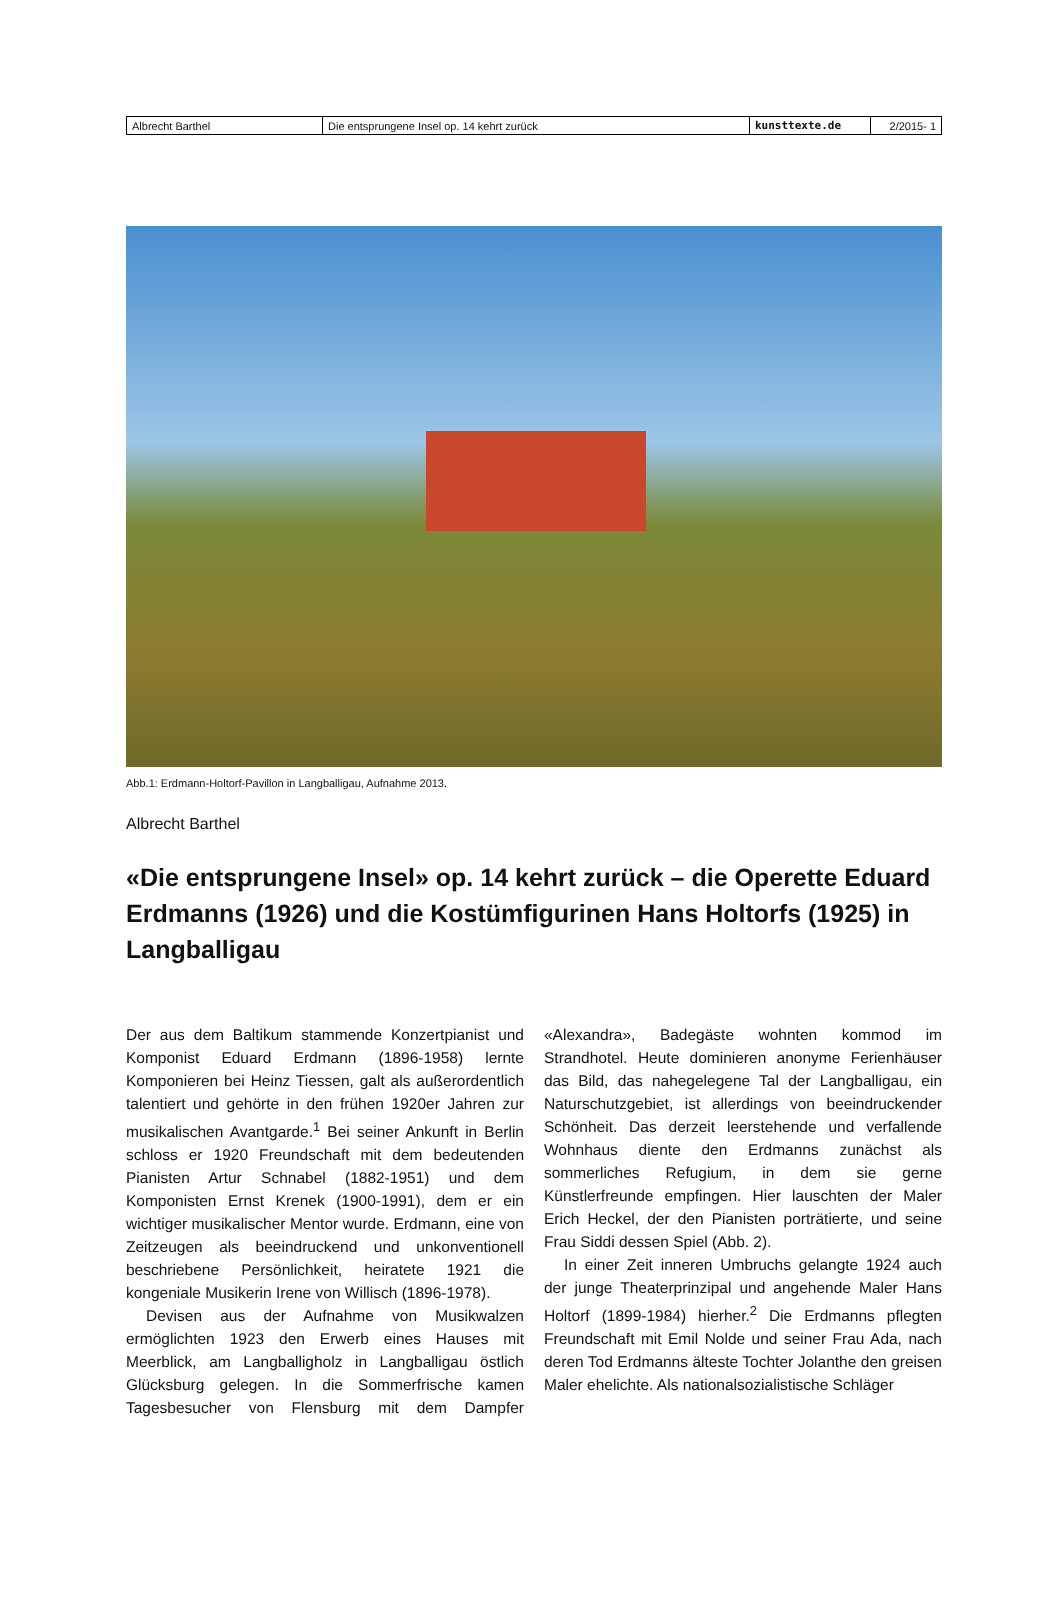| Albrecht Barthel | Die entsprungene Insel op. 14 kehrt zurück | kunsttexte.de | 2/2015- 1 |
Abb.1: Erdmann-Holtorf-Pavillon in Langballigau, Aufnahme 2013.
Albrecht Barthel
«Die entsprungene Insel» op. 14 kehrt zurück – die Operette Eduard Erdmanns (1926) und die Kostümfigurinen Hans Holtorfs (1925) in Langballigau
Der aus dem Baltikum stammende Konzertpianist und Komponist Eduard Erdmann (1896-1958) lernte Komponieren bei Heinz Tiessen, galt als außerordentlich talentiert und gehörte in den frühen 1920er Jahren zur musikalischen Avantgarde.<sup>1</sup> Bei seiner Ankunft in Berlin schloss er 1920 Freundschaft mit dem bedeutenden Pianisten Artur Schnabel (1882-1951) und dem Komponisten Ernst Krenek (1900-1991), dem er ein wichtiger musikalischer Mentor wurde. Erdmann, eine von Zeitzeugen als beeindruckend und unkonventionell beschriebene Persönlichkeit, heiratete 1921 die kongeniale Musikerin Irene von Willisch (1896-1978).
Devisen aus der Aufnahme von Musikwalzen ermöglichten 1923 den Erwerb eines Hauses mit Meerblick, am Langballigholz in Langballigau östlich Glücksburg gelegen. In die Sommerfrische kamen Tagesbesucher von Flensburg mit dem Dampfer «Alexandra», Badegäste wohnten kommod im Strandhotel. Heute dominieren anonyme Ferienhäuser das Bild, das nahegelegene Tal der Langballigau, ein Naturschutzgebiet, ist allerdings von beeindruckender Schönheit. Das derzeit leerstehende und verfallende Wohnhaus diente den Erdmanns zunächst als sommerliches Refugium, in dem sie gerne Künstlerfreunde empfingen. Hier lauschten der Maler Erich Heckel, der den Pianisten porträtierte, und seine Frau Siddi dessen Spiel (Abb. 2).
In einer Zeit inneren Umbruchs gelangte 1924 auch der junge Theaterprinzipal und angehende Maler Hans Holtorf (1899-1984) hierher.<sup>2</sup> Die Erdmanns pflegten Freundschaft mit Emil Nolde und seiner Frau Ada, nach deren Tod Erdmanns älteste Tochter Jolanthe den greisen Maler ehelichte. Als nationalsozialistische Schläger